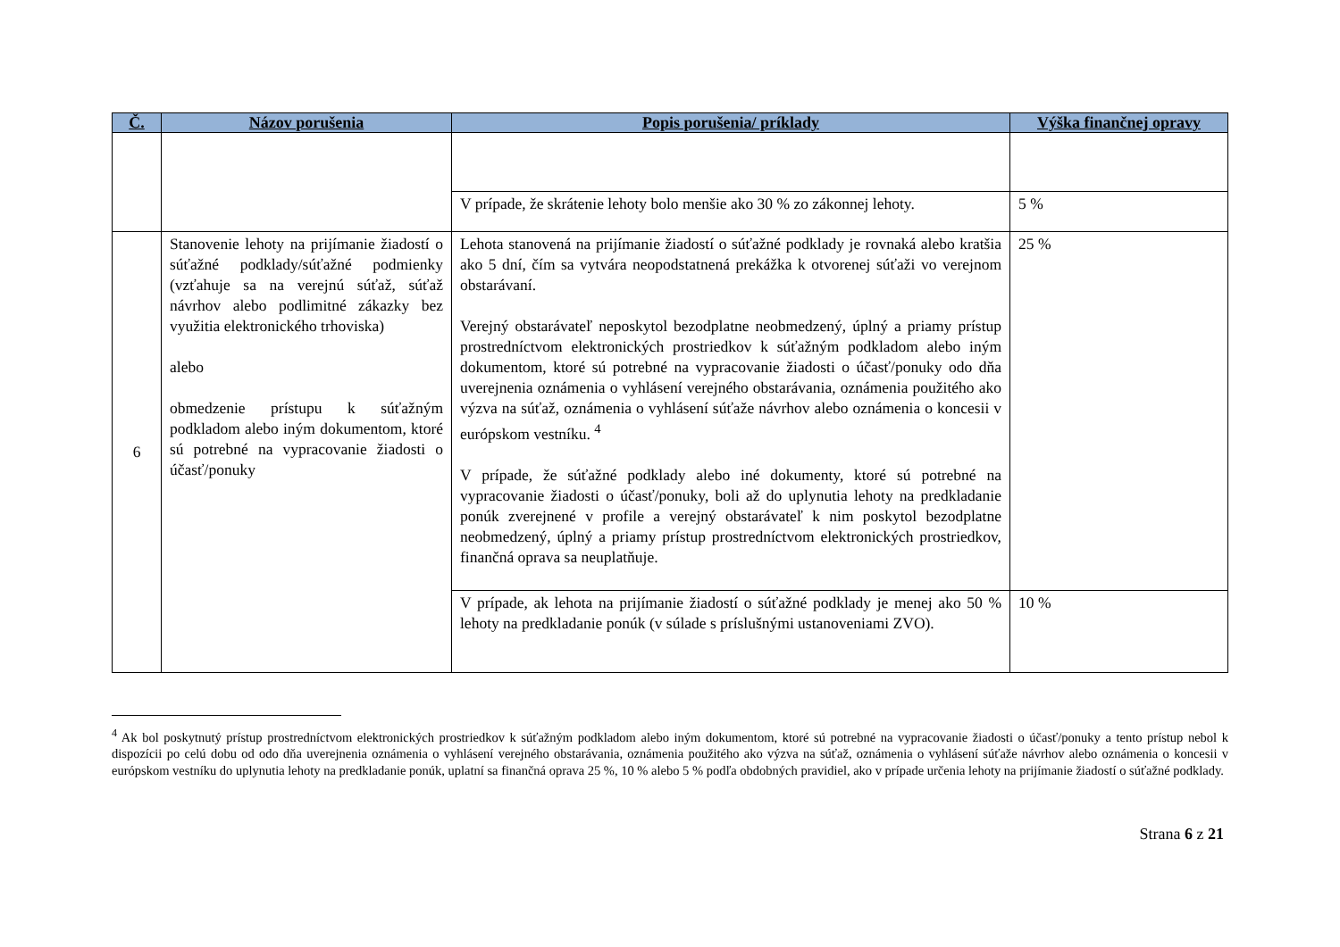| Č. | Názov porušenia | Popis porušenia/ príklady | Výška finančnej opravy |
| --- | --- | --- | --- |
| | | V prípade, že skrátenie lehoty bolo menšie ako 30 % zo zákonnej lehoty. | 5 % |
| 6 | Stanovenie lehoty na prijímanie žiadostí o súťažné podklady/súťažné podmienky (vzťahuje sa na verejnú súťaž, súťaž návrhov alebo podlimitné zákazky bez využitia elektronického trhoviska) alebo obmedzenie prístupu k súťažným podkladom alebo iným dokumentom, ktoré sú potrebné na vypracovanie žiadosti o účasť/ponuky | Lehota stanovená na prijímanie žiadostí o súťažné podklady je rovnaká alebo kratšia ako 5 dní, čím sa vytvára neopodstatnená prekážka k otvorenej súťaži vo verejnom obstarávaní. Verejný obstarávateľ neposkytol bezodplatne neobmedzený, úplný a priamy prístup prostredníctvom elektronických prostriedkov k súťažným podkladom alebo iným dokumentom, ktoré sú potrebné na vypracovanie žiadosti o účasť/ponuky odo dňa uverejnenia oznámenia o vyhlásení verejného obstarávania, oznámenia použitého ako výzva na súťaž, oznámenia o vyhlásení súťaže návrhov alebo oznámenia o koncesii v európskom vestníku. <sup>4</sup> V prípade, že súťažné podklady alebo iné dokumenty, ktoré sú potrebné na vypracovanie žiadosti o účasť/ponuky, boli až do uplynutia lehoty na predkladanie ponúk zverejnené v profile a verejný obstarávateľ k nim poskytol bezodplatne neobmedzený, úplný a priamy prístup prostredníctvom elektronických prostriedkov, finančná oprava sa neuplatňuje. | 25 % |
| | | V prípade, ak lehota na prijímanie žiadostí o súťažné podklady je menej ako 50 % lehoty na predkladanie ponúk (v súlade s príslušnými ustanoveniami ZVO). | 10 % |
<sup>4</sup> Ak bol poskytnutý prístup prostredníctvom elektronických prostriedkov k súťažným podkladom alebo iným dokumentom, ktoré sú potrebné na vypracovanie žiadosti o účasť/ponuky a tento prístup nebol k dispozícii po celú dobu od odo dňa uverejnenia oznámenia o vyhlásení verejného obstarávania, oznámenia použitého ako výzva na súťaž, oznámenia o vyhlásení súťaže návrhov alebo oznámenia o koncesii v európskom vestníku do uplynutia lehoty na predkladanie ponúk, uplatní sa finančná oprava 25 %, 10 % alebo 5 % podľa obdobných pravidiel, ako v prípade určenia lehoty na prijímanie žiadostí o súťažné podklady.
Strana 6 z 21